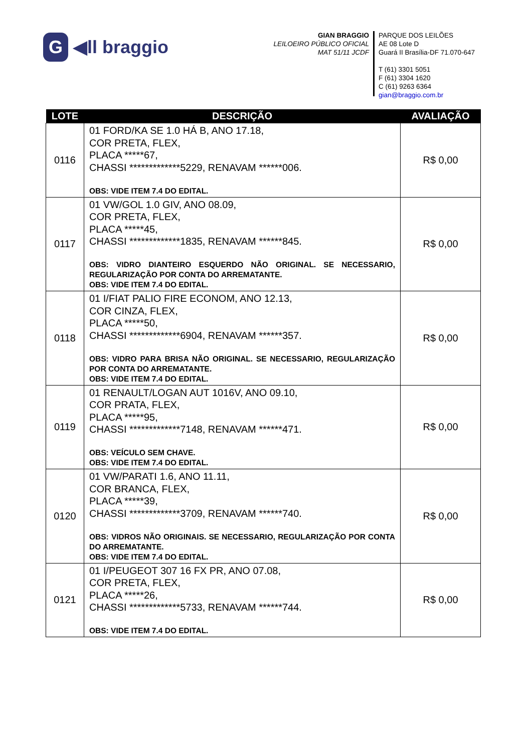G ◀ll braggio
GIAN BRAGGIO
LEILOEIRO PÚBLICO OFICIAL
MAT 51/11 JCDF
PARQUE DOS LEILÕES
AE 08 Lote D
Guará II Brasília-DF 71.070-647
T (61) 3301 5051
F (61) 3304 1620
C (61) 9263 6364
gian@braggio.com.br
| LOTE | DESCRIÇÃO | AVALIAÇÃO |
| --- | --- | --- |
| 0116 | 01 FORD/KA SE 1.0 HÁ B, ANO 17.18, COR PRETA, FLEX, PLACA *****67, CHASSI *************5229, RENAVAM ******006. OBS: VIDE ITEM 7.4 DO EDITAL. | R$ 0,00 |
| 0117 | 01 VW/GOL 1.0 GIV, ANO 08.09, COR PRETA, FLEX, PLACA *****45, CHASSI *************1835, RENAVAM ******845. OBS: VIDRO DIANTEIRO ESQUERDO NÃO ORIGINAL. SE NECESSARIO, REGULARIZAÇÃO POR CONTA DO ARREMATANTE. OBS: VIDE ITEM 7.4 DO EDITAL. | R$ 0,00 |
| 0118 | 01 I/FIAT PALIO FIRE ECONOM, ANO 12.13, COR CINZA, FLEX, PLACA *****50, CHASSI *************6904, RENAVAM ******357. OBS: VIDRO PARA BRISA NÃO ORIGINAL. SE NECESSARIO, REGULARIZAÇÃO POR CONTA DO ARREMATANTE. OBS: VIDE ITEM 7.4 DO EDITAL. | R$ 0,00 |
| 0119 | 01 RENAULT/LOGAN AUT 1016V, ANO 09.10, COR PRATA, FLEX, PLACA *****95, CHASSI *************7148, RENAVAM ******471. OBS: VEÍCULO SEM CHAVE. OBS: VIDE ITEM 7.4 DO EDITAL. | R$ 0,00 |
| 0120 | 01 VW/PARATI 1.6, ANO 11.11, COR BRANCA, FLEX, PLACA *****39, CHASSI *************3709, RENAVAM ******740. OBS: VIDROS NÃO ORIGINAIS. SE NECESSARIO, REGULARIZAÇÃO POR CONTA DO ARREMATANTE. OBS: VIDE ITEM 7.4 DO EDITAL. | R$ 0,00 |
| 0121 | 01 I/PEUGEOT 307 16 FX PR, ANO 07.08, COR PRETA, FLEX, PLACA *****26, CHASSI *************5733, RENAVAM ******744. OBS: VIDE ITEM 7.4 DO EDITAL. | R$ 0,00 |